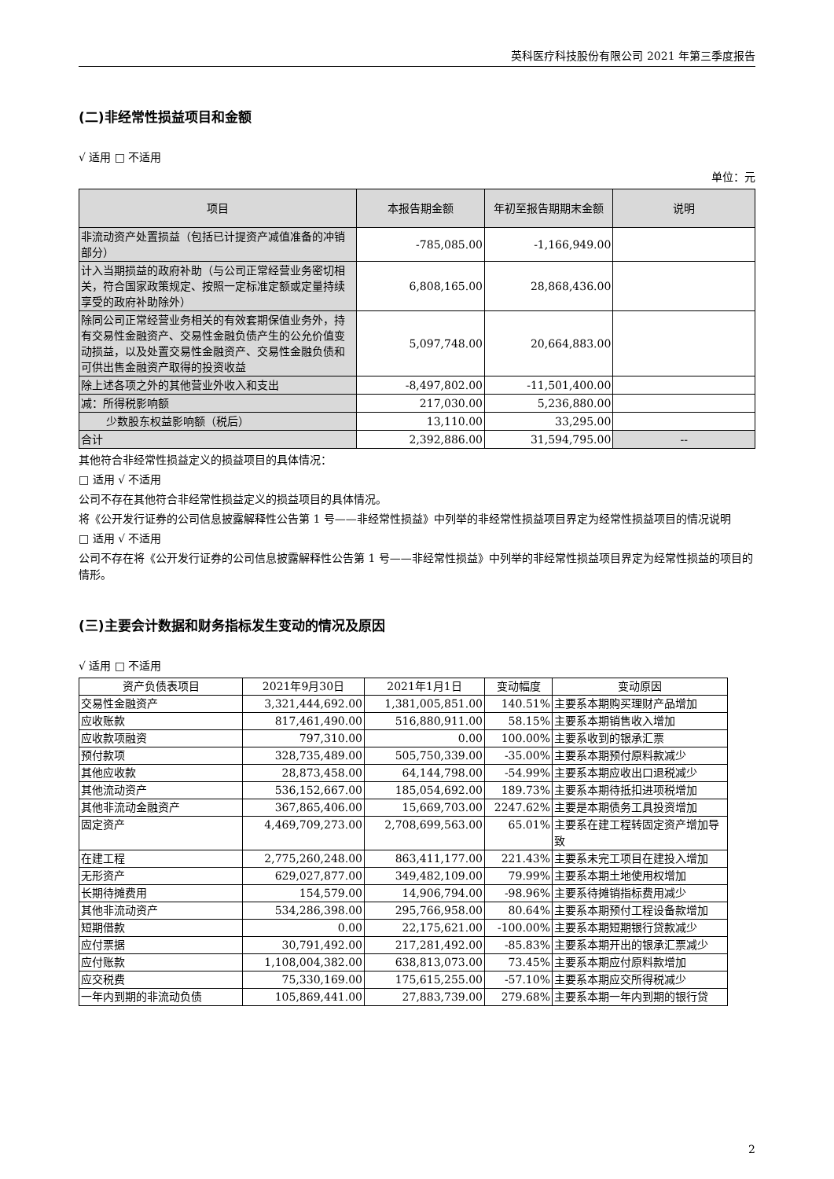英科医疗科技股份有限公司 2021 年第三季度报告
(二)非经常性损益项目和金额
√ 适用 □ 不适用
单位：元
| 项目 | 本报告期金额 | 年初至报告期期末金额 | 说明 |
| --- | --- | --- | --- |
| 非流动资产处置损益（包括已计提资产减值准备的冲销部分） | -785,085.00 | -1,166,949.00 | |
| 计入当期损益的政府补助（与公司正常经营业务密切相关，符合国家政策规定、按照一定标准定额或定量持续享受的政府补助除外） | 6,808,165.00 | 28,868,436.00 | |
| 除同公司正常经营业务相关的有效套期保值业务外，持有交易性金融资产、交易性金融负债产生的公允价值变动损益，以及处置交易性金融资产、交易性金融负债和可供出售金融资产取得的投资收益 | 5,097,748.00 | 20,664,883.00 | |
| 除上述各项之外的其他营业外收入和支出 | -8,497,802.00 | -11,501,400.00 | |
| 减：所得税影响额 | 217,030.00 | 5,236,880.00 | |
| 少数股东权益影响额（税后） | 13,110.00 | 33,295.00 | |
| 合计 | 2,392,886.00 | 31,594,795.00 | -- |
其他符合非经常性损益定义的损益项目的具体情况：
□ 适用 √ 不适用
公司不存在其他符合非经常性损益定义的损益项目的具体情况。
将《公开发行证券的公司信息披露解释性公告第 1 号——非经常性损益》中列举的非经常性损益项目界定为经常性损益项目的情况说明
□ 适用 √ 不适用
公司不存在将《公开发行证券的公司信息披露解释性公告第 1 号——非经常性损益》中列举的非经常性损益项目界定为经常性损益的项目的情形。
(三)主要会计数据和财务指标发生变动的情况及原因
√ 适用 □ 不适用
| 资产负债表项目 | 2021年9月30日 | 2021年1月1日 | 变动幅度 | 变动原因 |
| --- | --- | --- | --- | --- |
| 交易性金融资产 | 3,321,444,692.00 | 1,381,005,851.00 | 140.51% | 主要系本期购买理财产品增加 |
| 应收账款 | 817,461,490.00 | 516,880,911.00 | 58.15% | 主要系本期销售收入增加 |
| 应收款项融资 | 797,310.00 | 0.00 | 100.00% | 主要系收到的银承汇票 |
| 预付款项 | 328,735,489.00 | 505,750,339.00 | -35.00% | 主要系本期预付原料款减少 |
| 其他应收款 | 28,873,458.00 | 64,144,798.00 | -54.99% | 主要系本期应收出口退税减少 |
| 其他流动资产 | 536,152,667.00 | 185,054,692.00 | 189.73% | 主要系本期待抵扣进项税增加 |
| 其他非流动金融资产 | 367,865,406.00 | 15,669,703.00 | 2247.62% | 主要是本期债务工具投资增加 |
| 固定资产 | 4,469,709,273.00 | 2,708,699,563.00 | 65.01% | 主要系在建工程转固定资产增加导致 |
| 在建工程 | 2,775,260,248.00 | 863,411,177.00 | 221.43% | 主要系未完工项目在建投入增加 |
| 无形资产 | 629,027,877.00 | 349,482,109.00 | 79.99% | 主要系本期土地使用权增加 |
| 长期待摊费用 | 154,579.00 | 14,906,794.00 | -98.96% | 主要系待摊销指标费用减少 |
| 其他非流动资产 | 534,286,398.00 | 295,766,958.00 | 80.64% | 主要系本期预付工程设备款增加 |
| 短期借款 | 0.00 | 22,175,621.00 | -100.00% | 主要系本期短期银行贷款减少 |
| 应付票据 | 30,791,492.00 | 217,281,492.00 | -85.83% | 主要系本期开出的银承汇票减少 |
| 应付账款 | 1,108,004,382.00 | 638,813,073.00 | 73.45% | 主要系本期应付原料款增加 |
| 应交税费 | 75,330,169.00 | 175,615,255.00 | -57.10% | 主要系本期应交所得税减少 |
| 一年内到期的非流动负债 | 105,869,441.00 | 27,883,739.00 | 279.68% | 主要系本期一年内到期的银行贷 |
2